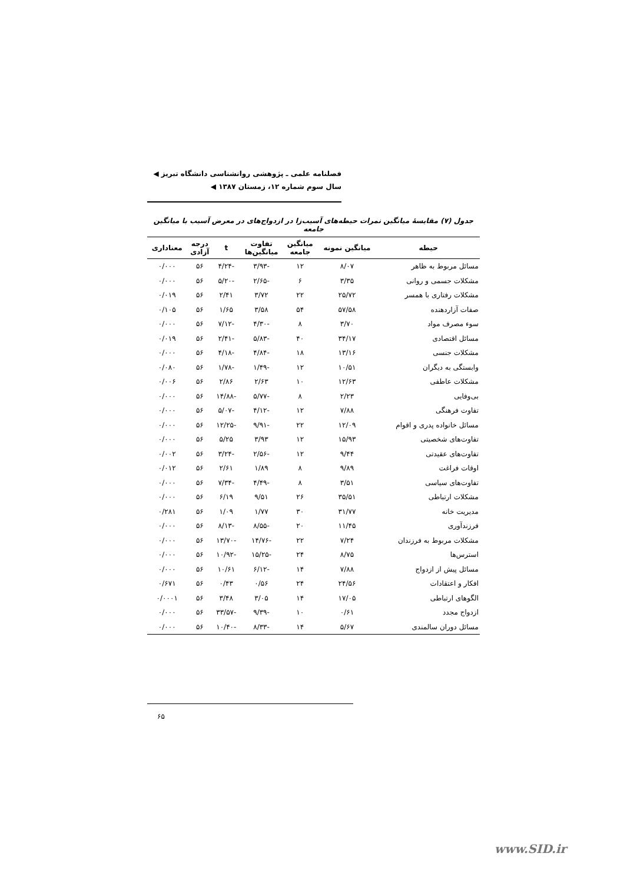فصلنامه علمی ـ پژوهشی روانشناسی دانشگاه تبریز ◀
سال سوم شماره ۱۲، زمستان ۱۳۸۷ ◀
جدول (۷) مقایسهٔ میانگین نمرات حیطه‌های آسیب‌زا در ازدواج‌های در معرض آسیب با میانگین جامعه
| حیطه | میانگین نمونه | میانگین جامعه | تفاوت میانگین‌ها | t | درجه آزادی | معناداری |
| --- | --- | --- | --- | --- | --- | --- |
| مسائل مربوط به ظاهر | ۸/۰۷ | ۱۲ | -۳/۹۳ | -۴/۲۴ | ۵۶ | ۰/۰۰۰ |
| مشکلات جسمی و روانی | ۳/۳۵ | ۶ | -۲/۶۵ | -۵/۲۰ | ۵۶ | ۰/۰۰۰ |
| مشکلات رفتاری با همسر | ۲۵/۷۲ | ۲۲ | ۳/۷۲ | ۲/۴۱ | ۵۶ | ۰/۰۱۹ |
| صفات آزاردهنده | ۵۷/۵۸ | ۵۴ | ۳/۵۸ | ۱/۶۵ | ۵۶ | ۰/۱۰۵ |
| سوء مصرف مواد | ۳/۷۰ | ۸ | -۴/۳۰ | -۷/۱۲ | ۵۶ | ۰/۰۰۰ |
| مسائل اقتصادی | ۳۴/۱۷ | ۴۰ | -۵/۸۳ | -۲/۴۱ | ۵۶ | ۰/۰۱۹ |
| مشکلات جنسی | ۱۳/۱۶ | ۱۸ | -۴/۸۴ | -۴/۱۸ | ۵۶ | ۰/۰۰۰ |
| وابستگی به دیگران | ۱۰/۵۱ | ۱۲ | -۱/۴۹ | -۱/۷۸ | ۵۶ | ۰/۰۸۰ |
| مشکلات عاطفی | ۱۲/۶۳ | ۱۰ | ۲/۶۳ | ۲/۸۶ | ۵۶ | ۰/۰۰۶ |
| بی‌وفایی | ۲/۲۳ | ۸ | -۵/۷۷ | -۱۴/۸۸ | ۵۶ | ۰/۰۰۰ |
| تفاوت فرهنگی | ۷/۸۸ | ۱۲ | -۴/۱۲ | -۵/۰۷ | ۵۶ | ۰/۰۰۰ |
| مسائل خانواده پدری و اقوام | ۱۲/۰۹ | ۲۲ | -۹/۹۱ | -۱۲/۲۵ | ۵۶ | ۰/۰۰۰ |
| تفاوت‌های شخصیتی | ۱۵/۹۳ | ۱۲ | ۳/۹۳ | ۵/۲۵ | ۵۶ | ۰/۰۰۰ |
| تفاوت‌های عقیدتی | ۹/۴۴ | ۱۲ | -۲/۵۶ | -۳/۲۴ | ۵۶ | ۰/۰۰۲ |
| اوقات فراغت | ۹/۸۹ | ۸ | ۱/۸۹ | ۲/۶۱ | ۵۶ | ۰/۰۱۲ |
| تفاوت‌های سیاسی | ۳/۵۱ | ۸ | -۴/۴۹ | -۷/۳۴ | ۵۶ | ۰/۰۰۰ |
| مشکلات ارتباطی | ۳۵/۵۱ | ۲۶ | ۹/۵۱ | ۶/۱۹ | ۵۶ | ۰/۰۰۰ |
| مدیریت خانه | ۳۱/۷۷ | ۳۰ | ۱/۷۷ | ۱/۰۹ | ۵۶ | ۰/۲۸۱ |
| فرزندآوری | ۱۱/۴۵ | ۲۰ | -۸/۵۵ | -۸/۱۳ | ۵۶ | ۰/۰۰۰ |
| مشکلات مربوط به فرزندان | ۷/۲۴ | ۲۲ | -۱۴/۷۶ | -۱۳/۷۰ | ۵۶ | ۰/۰۰۰ |
| استرس‌ها | ۸/۷۵ | ۲۴ | -۱۵/۲۵ | -۱۰/۹۲ | ۵۶ | ۰/۰۰۰ |
| مسائل پیش از ازدواج | ۷/۸۸ | ۱۴ | -۶/۱۲ | ۱۰/۶۱ | ۵۶ | ۰/۰۰۰ |
| افکار و اعتقادات | ۲۴/۵۶ | ۲۴ | ۰/۵۶ | ۰/۴۳ | ۵۶ | ۰/۶۷۱ |
| الگوهای ارتباطی | ۱۷/۰۵ | ۱۴ | ۳/۰۵ | ۳/۴۸ | ۵۶ | ۰/۰۰۰۱ |
| ازدواج مجدد | ۰/۶۱ | ۱۰ | -۹/۳۹ | -۳۳/۵۷ | ۵۶ | ۰/۰۰۰ |
| مسائل دوران سالمندی | ۵/۶۷ | ۱۴ | -۸/۳۳ | -۱۰/۴۰ | ۵۶ | ۰/۰۰۰ |
۶۵
www.SID.ir